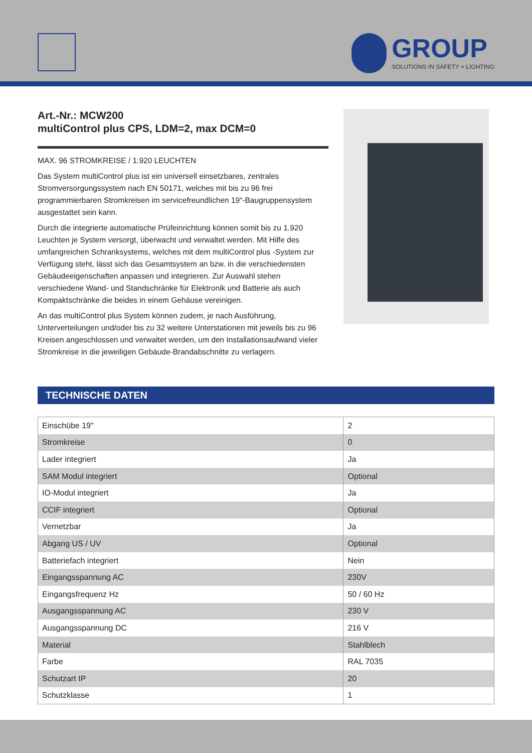GROUP
SOLUTIONS IN SAFETY + LIGHTING
Art.-Nr.: MCW200
multiControl plus CPS, LDM=2, max DCM=0
MAX. 96 STROMKREISE / 1.920 LEUCHTEN
Das System multiControl plus ist ein universell einsetzbares, zentrales Stromversorgungssystem nach EN 50171, welches mit bis zu 96 frei programmierbaren Stromkreisen im servicefreundlichen 19“-Baugruppensystem ausgestattet sein kann.
Durch die integrierte automatische Prüfeinrichtung können somit bis zu 1.920 Leuchten je System versorgt, überwacht und verwaltet werden. Mit Hilfe des umfangreichen Schranksystems, welches mit dem multiControl plus -System zur Verfügung steht, lässt sich das Gesamtsystem an bzw. in die verschiedensten Gebäudeeigenschaften anpassen und integrieren. Zur Auswahl stehen verschiedene Wand- und Standschränke für Elektronik und Batterie als auch Kompaktschränke die beides in einem Gehäuse vereinigen.
An das multiControl plus System können zudem, je nach Ausführung, Unterverteilungen und/oder bis zu 32 weitere Unterstationen mit jeweils bis zu 96 Kreisen angeschlossen und verwaltet werden, um den Installationsaufwand vieler Stromkreise in die jeweiligen Gebäude-Brandabschnitte zu verlagern.
TECHNISCHE DATEN
| Einschübe 19" | 2 |
| Stromkreise | 0 |
| Lader integriert | Ja |
| SAM Modul integriert | Optional |
| IO-Modul integriert | Ja |
| CCIF integriert | Optional |
| Vernetzbar | Ja |
| Abgang US / UV | Optional |
| Batteriefach integriert | Nein |
| Eingangsspannung AC | 230V |
| Eingangsfrequenz Hz | 50 / 60 Hz |
| Ausgangsspannung AC | 230 V |
| Ausgangsspannung DC | 216 V |
| Material | Stahlblech |
| Farbe | RAL 7035 |
| Schutzart IP | 20 |
| Schutzklasse | 1 |